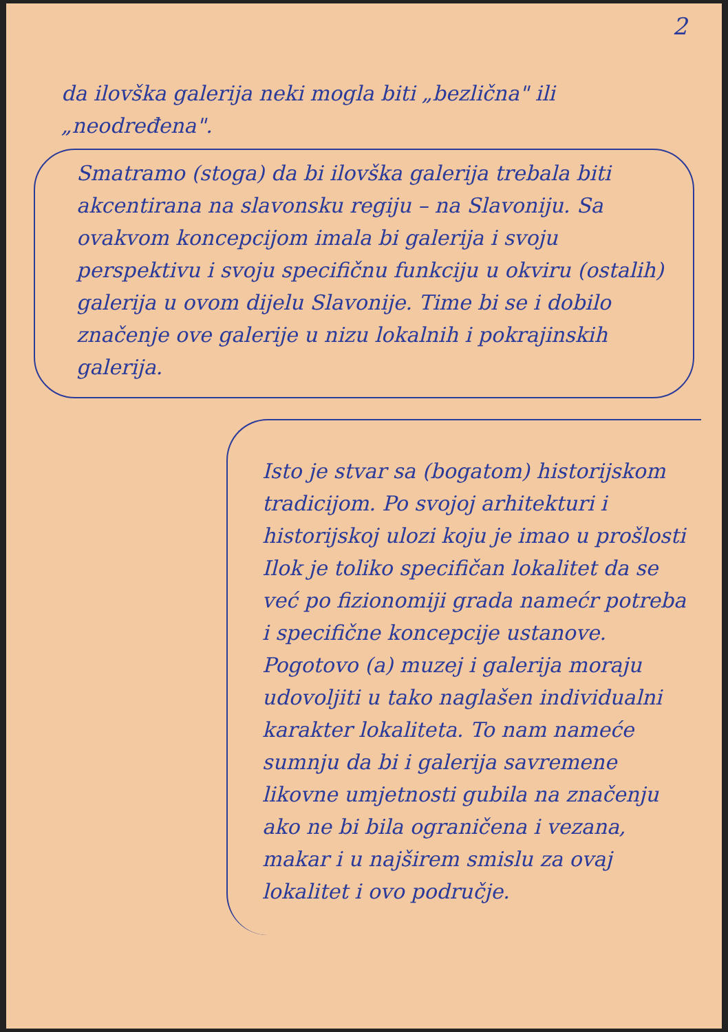2
da ilovška galerija neki mogla biti „bezlična" ili „neodređena".
Smatramo (stoga) da bi ilovška galerija trebala biti akcentirana na slavonsku regiju – na Slavoniju. Sa ovakvom koncepcijom imala bi galerija i svoju perspektivu i svoju specifičnu funkciju u okviru (ostalih) galerija u ovom dijelu Slavonije. Time bi se i dobilo značenje ove galerije u nizu lokalnih i pokrajinskih galerija.
Isto je stvar sa (bogatom) historijskom tradicijom. Po svojoj arhitekturi i historijskoj ulozi koju je imao u prošlosti Ilok je toliko specifičan lokalitet da se već po fizionomiji grada namećr potreba i specifične koncepcije ustanove. Pogotovo (a) muzej i galerija moraju udovoljiti u tako naglašen individualni karakter lokaliteta. To nam nameće sumnju da bi i galerija savremene likovne umjetnosti gubila na značenju ako ne bi bila ograničena i vezana, makar i u najširem smislu za ovaj lokalitet i ovo područje.